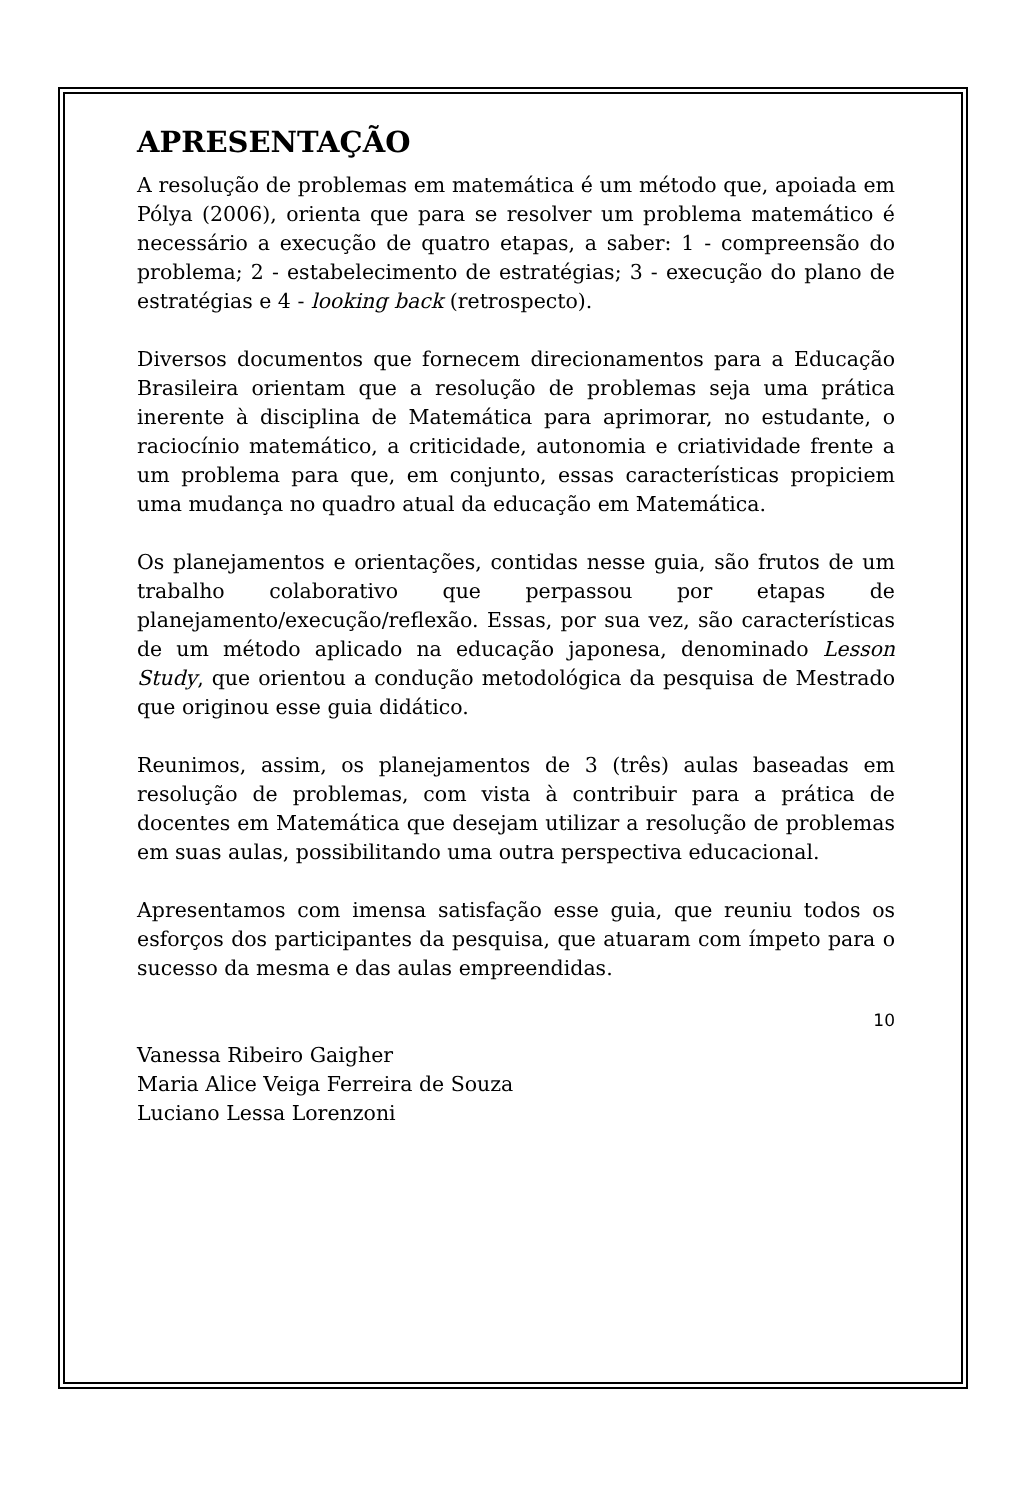APRESENTAÇÃO
A resolução de problemas em matemática é um método que, apoiada em Pólya (2006), orienta que para se resolver um problema matemático é necessário a execução de quatro etapas, a saber: 1 - compreensão do problema; 2 - estabelecimento de estratégias; 3 - execução do plano de estratégias e 4 - looking back (retrospecto).
Diversos documentos que fornecem direcionamentos para a Educação Brasileira orientam que a resolução de problemas seja uma prática inerente à disciplina de Matemática para aprimorar, no estudante, o raciocínio matemático, a criticidade, autonomia e criatividade frente a um problema para que, em conjunto, essas características propiciem uma mudança no quadro atual da educação em Matemática.
Os planejamentos e orientações, contidas nesse guia, são frutos de um trabalho colaborativo que perpassou por etapas de planejamento/execução/reflexão. Essas, por sua vez, são características de um método aplicado na educação japonesa, denominado Lesson Study, que orientou a condução metodológica da pesquisa de Mestrado que originou esse guia didático.
Reunimos, assim, os planejamentos de 3 (três) aulas baseadas em resolução de problemas, com vista à contribuir para a prática de docentes em Matemática que desejam utilizar a resolução de problemas em suas aulas, possibilitando uma outra perspectiva educacional.
Apresentamos com imensa satisfação esse guia, que reuniu todos os esforços dos participantes da pesquisa, que atuaram com ímpeto para o sucesso da mesma e das aulas empreendidas.
Vanessa Ribeiro Gaigher
Maria Alice Veiga Ferreira de Souza
Luciano Lessa Lorenzoni
10